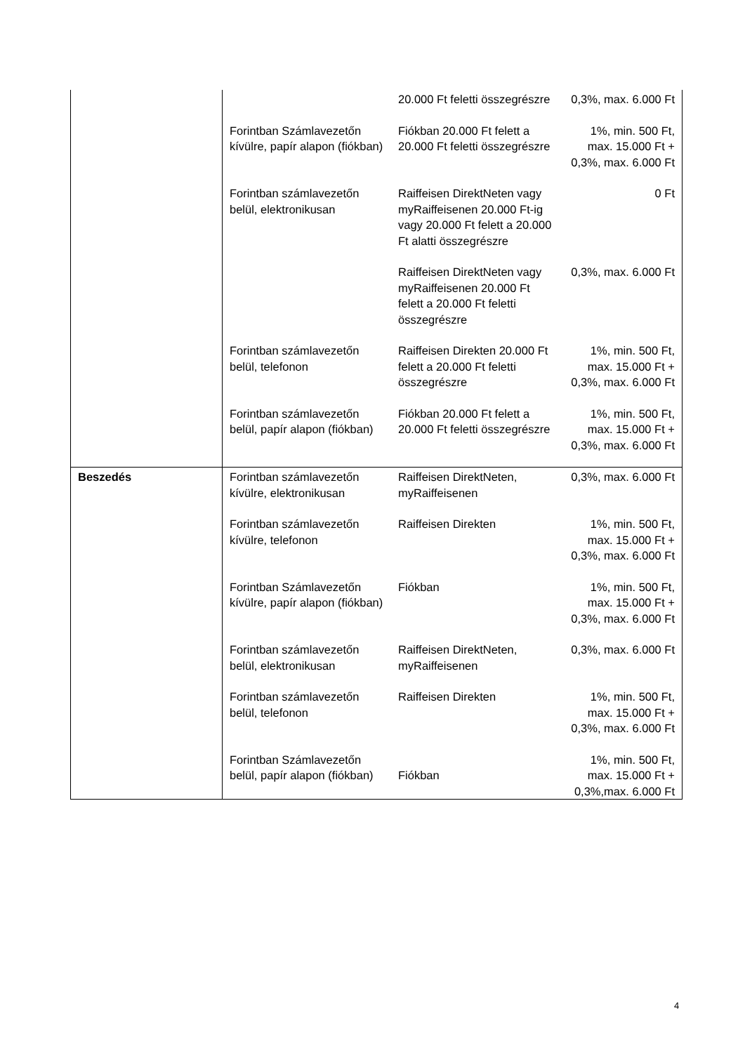| | | 20.000 Ft feletti összegrészre | 0,3%, max. 6.000 Ft |
| | Forintban Számlavezetőn kívülre, papír alapon (fiókban) | Fiókban 20.000 Ft felett a 20.000 Ft feletti összegrészre | 1%, min. 500 Ft, max. 15.000 Ft + 0,3%, max. 6.000 Ft |
| | Forintban számlavezetőn belül, elektronikusan | Raiffeisen DirektNeten vagy myRaiffeisenen 20.000 Ft-ig vagy 20.000 Ft felett a 20.000 Ft alatti összegrészre | 0 Ft |
| | | Raiffeisen DirektNeten vagy myRaiffeisenen 20.000 Ft felett a 20.000 Ft feletti összegrészre | 0,3%, max. 6.000 Ft |
| | Forintban számlavezetőn belül, telefonon | Raiffeisen Direkten 20.000 Ft felett a 20.000 Ft feletti összegrészre | 1%, min. 500 Ft, max. 15.000 Ft + 0,3%, max. 6.000 Ft |
| | Forintban számlavezetőn belül, papír alapon (fiókban) | Fiókban 20.000 Ft felett a 20.000 Ft feletti összegrészre | 1%, min. 500 Ft, max. 15.000 Ft + 0,3%, max. 6.000 Ft |
| Beszedés | Forintban számlavezetőn kívülre, elektronikusan | Raiffeisen DirektNeten, myRaiffeisenen | 0,3%, max. 6.000 Ft |
| | Forintban számlavezetőn kívülre, telefonon | Raiffeisen Direkten | 1%, min. 500 Ft, max. 15.000 Ft + 0,3%, max. 6.000 Ft |
| | Forintban Számlavezetőn kívülre, papír alapon (fiókban) | Fiókban | 1%, min. 500 Ft, max. 15.000 Ft + 0,3%, max. 6.000 Ft |
| | Forintban számlavezetőn belül, elektronikusan | Raiffeisen DirektNeten, myRaiffeisenen | 0,3%, max. 6.000 Ft |
| | Forintban számlavezetőn belül, telefonon | Raiffeisen Direkten | 1%, min. 500 Ft, max. 15.000 Ft + 0,3%, max. 6.000 Ft |
| | Forintban Számlavezetőn belül, papír alapon (fiókban) | Fiókban | 1%, min. 500 Ft, max. 15.000 Ft + 0,3%,max. 6.000 Ft |
4